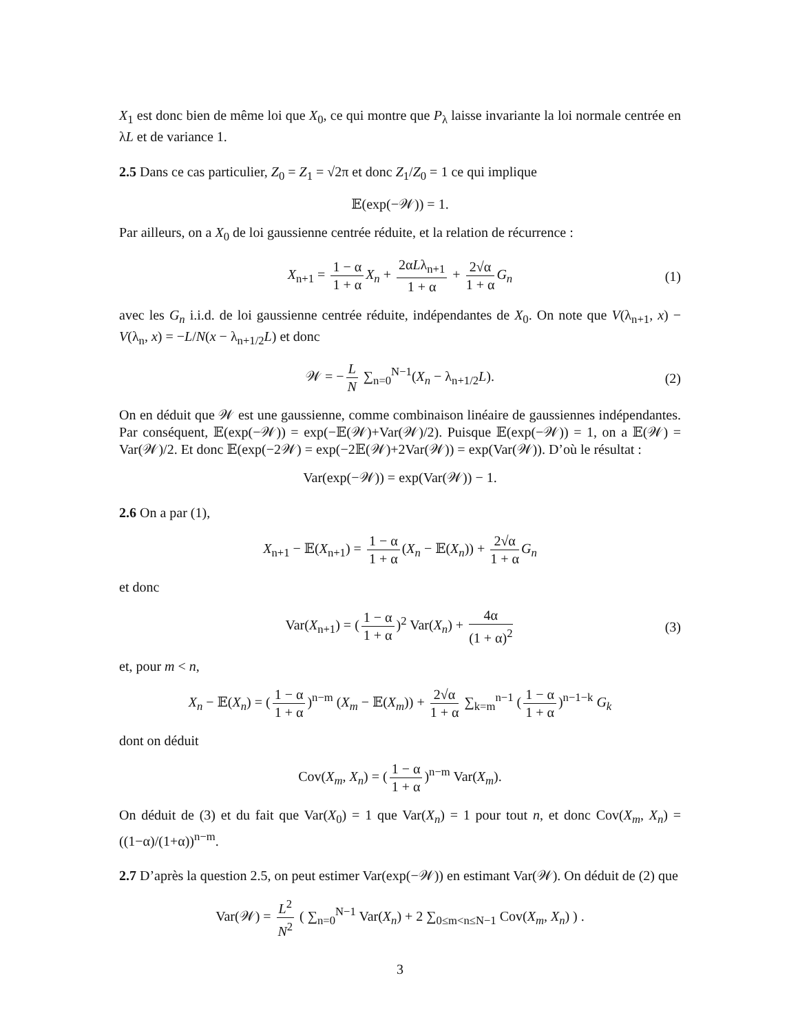X<sub>1</sub> est donc bien de même loi que X<sub>0</sub>, ce qui montre que P<sub>λ</sub> laisse invariante la loi normale centrée en λL et de variance 1.
2.5 Dans ce cas particulier, Z<sub>0</sub> = Z<sub>1</sub> = √2π et donc Z<sub>1</sub>/Z<sub>0</sub> = 1 ce qui implique
𝔼(exp(−𝒲)) = 1.
Par ailleurs, on a X<sub>0</sub> de loi gaussienne centrée réduite, et la relation de récurrence :
X<sub>n+1</sub> = 1 − α 1 + α X<sub>n</sub> + 2αLλ<sub>n+1</sub> 1 + α + 2√α 1 + α G<sub>n</sub> (1)
avec les G<sub>n</sub> i.i.d. de loi gaussienne centrée réduite, indépendantes de X<sub>0</sub>. On note que V(λ<sub>n+1</sub>, x) − V(λ<sub>n</sub>, x) = −L/N(x − λ<sub>n+1/2</sub>L) et donc
𝒲 = − L N ∑<sub>n=0</sub><sup>N−1</sup>(X<sub>n</sub> − λ<sub>n+1/2</sub>L). (2)
On en déduit que 𝒲 est une gaussienne, comme combinaison linéaire de gaussiennes indépendantes. Par conséquent, 𝔼(exp(−𝒲)) = exp(−𝔼(𝒲)+Var(𝒲)/2). Puisque 𝔼(exp(−𝒲)) = 1, on a 𝔼(𝒲) = Var(𝒲)/2. Et donc 𝔼(exp(−2𝒲) = exp(−2𝔼(𝒲)+2Var(𝒲)) = exp(Var(𝒲)). D’où le résultat :
Var(exp(−𝒲)) = exp(Var(𝒲)) − 1.
2.6 On a par (1),
X<sub>n+1</sub> − 𝔼(X<sub>n+1</sub>) = 1 − α 1 + α (X<sub>n</sub> − 𝔼(X<sub>n</sub>)) + 2√α 1 + α G<sub>n</sub>
et donc
Var(X<sub>n+1</sub>) = (1 − α 1 + α)<sup>2</sup> Var(X<sub>n</sub>) + 4α (1 + α)<sup>2</sup> (3)
et, pour m < n,
X<sub>n</sub> − 𝔼(X<sub>n</sub>) = (1 − α 1 + α)<sup>n−m</sup> (X<sub>m</sub> − 𝔼(X<sub>m</sub>)) + 2√α 1 + α ∑<sub>k=m</sub><sup>n−1</sup> (1 − α 1 + α)<sup>n−1−k</sup> G<sub>k</sub>
dont on déduit
Cov(X<sub>m</sub>, X<sub>n</sub>) = (1 − α 1 + α)<sup>n−m</sup> Var(X<sub>m</sub>).
On déduit de (3) et du fait que Var(X<sub>0</sub>) = 1 que Var(X<sub>n</sub>) = 1 pour tout n, et donc Cov(X<sub>m</sub>, X<sub>n</sub>) = ((1−α)/(1+α))<sup>n−m</sup>.
2.7 D’après la question 2.5, on peut estimer Var(exp(−𝒲)) en estimant Var(𝒲). On déduit de (2) que
Var(𝒲) = L<sup>2</sup> N<sup>2</sup> ( ∑<sub>n=0</sub><sup>N−1</sup> Var(X<sub>n</sub>) + 2 ∑<sub>0≤m<n≤N−1</sub> Cov(X<sub>m</sub>, X<sub>n</sub>) ) .
3